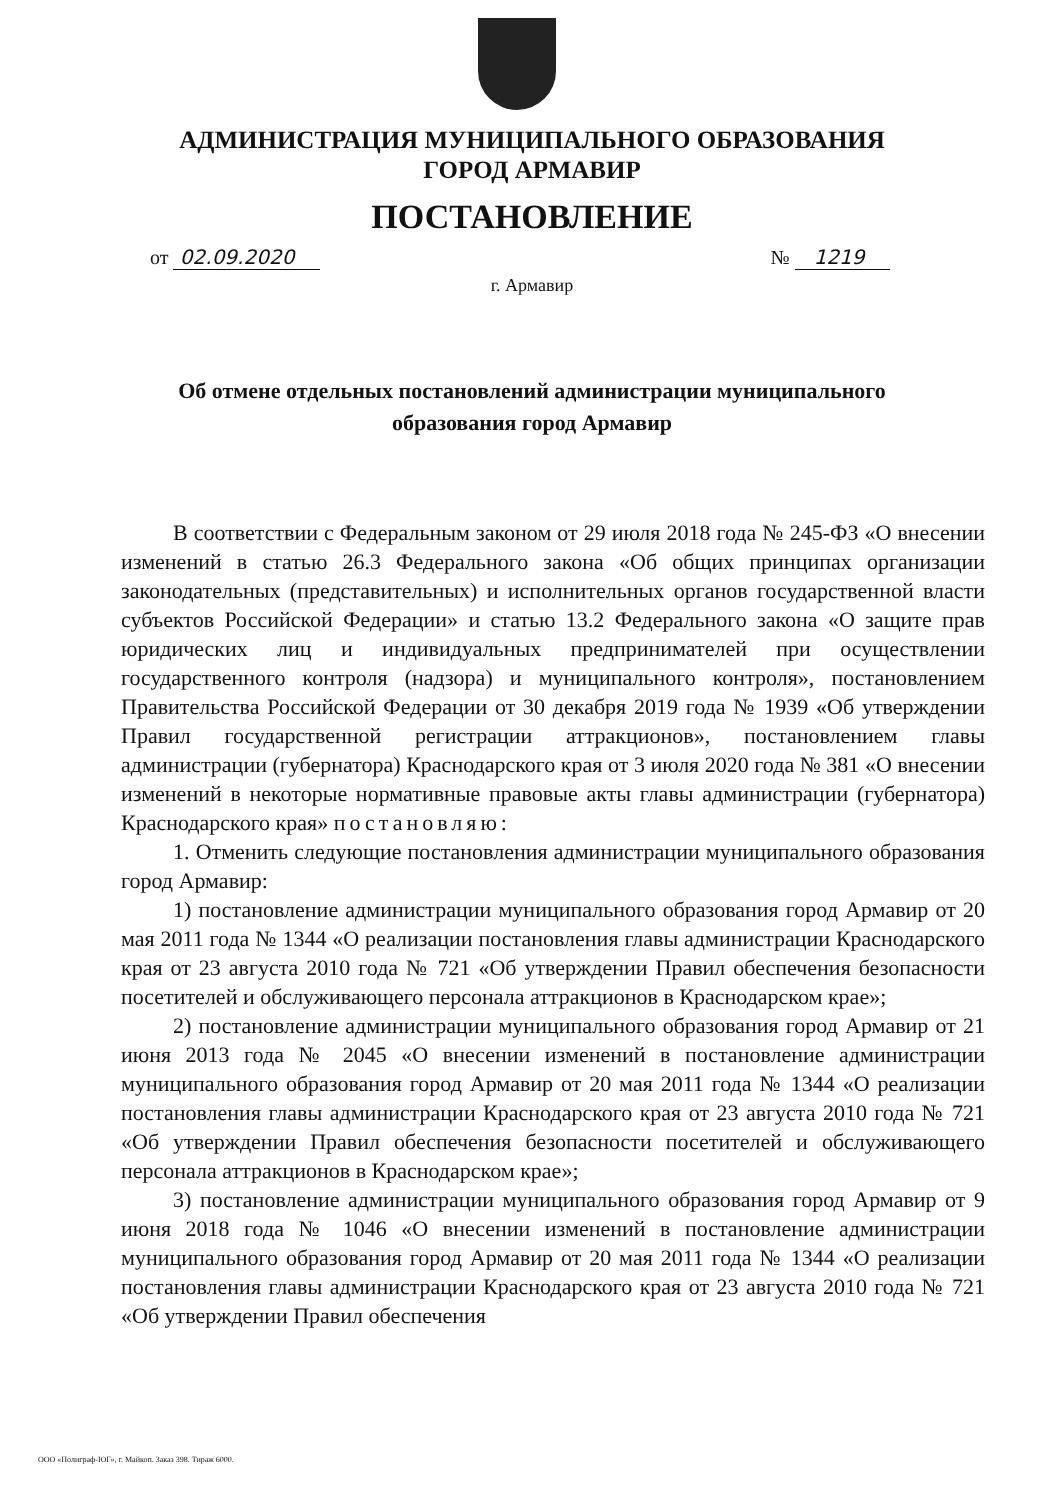АДМИНИСТРАЦИЯ МУНИЦИПАЛЬНОГО ОБРАЗОВАНИЯ
ГОРОД АРМАВИР
ПОСТАНОВЛЕНИЕ
от 02.09.2020 № 1219
г. Армавир
Об отмене отдельных постановлений администрации муниципального
образования город Армавир
В соответствии с Федеральным законом от 29 июля 2018 года № 245-ФЗ «О внесении изменений в статью 26.3 Федерального закона «Об общих принципах организации законодательных (представительных) и исполнительных органов государственной власти субъектов Российской Федерации» и статью 13.2 Федерального закона «О защите прав юридических лиц и индивидуальных предпринимателей при осуществлении государственного контроля (надзора) и муниципального контроля», постановлением Правительства Российской Федерации от 30 декабря 2019 года № 1939 «Об утверждении Правил государственной регистрации аттракционов», постановлением главы администрации (губернатора) Краснодарского края от 3 июля 2020 года № 381 «О внесении изменений в некоторые нормативные правовые акты главы администрации (губернатора) Краснодарского края» постановляю:
1. Отменить следующие постановления администрации муниципального образования город Армавир:
1) постановление администрации муниципального образования город Армавир от 20 мая 2011 года № 1344 «О реализации постановления главы администрации Краснодарского края от 23 августа 2010 года № 721 «Об утверждении Правил обеспечения безопасности посетителей и обслуживающего персонала аттракционов в Краснодарском крае»;
2) постановление администрации муниципального образования город Армавир от 21 июня 2013 года № 2045 «О внесении изменений в постановление администрации муниципального образования город Армавир от 20 мая 2011 года № 1344 «О реализации постановления главы администрации Краснодарского края от 23 августа 2010 года № 721 «Об утверждении Правил обеспечения безопасности посетителей и обслуживающего персонала аттракционов в Краснодарском крае»;
3) постановление администрации муниципального образования город Армавир от 9 июня 2018 года № 1046 «О внесении изменений в постановление администрации муниципального образования город Армавир от 20 мая 2011 года № 1344 «О реализации постановления главы администрации Краснодарского края от 23 августа 2010 года № 721 «Об утверждении Правил обеспечения
ООО «Полиграф-ЮГ», г. Майкоп. Заказ 398. Тираж 6000.